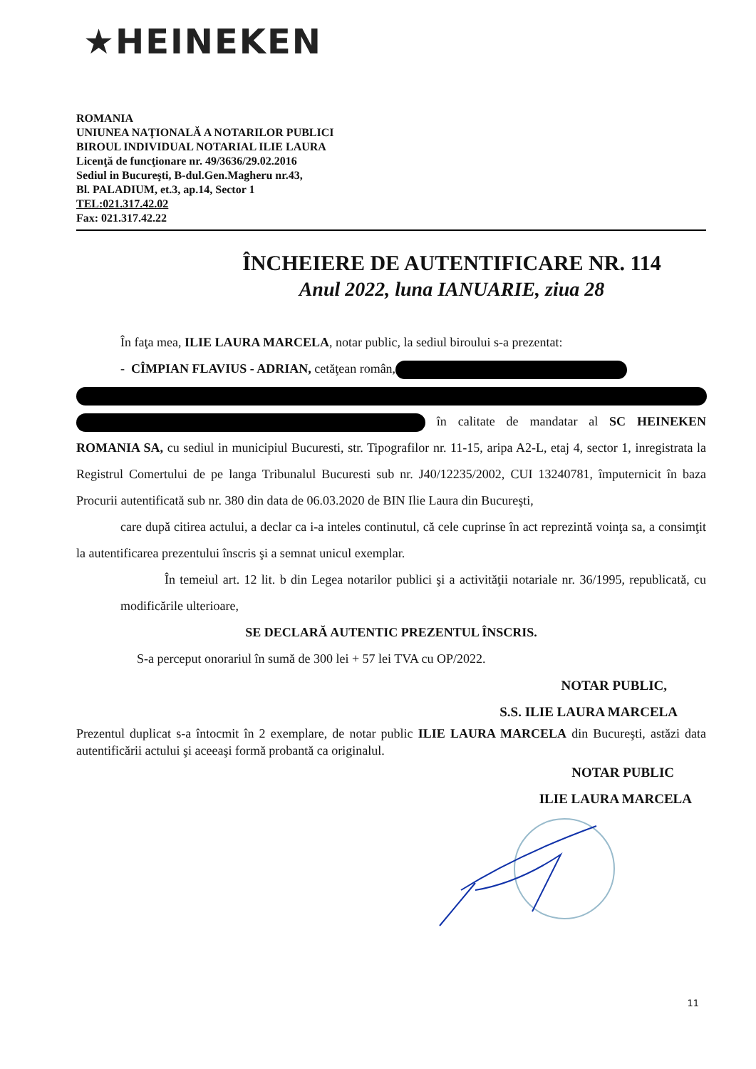★HEINEKEN
ROMANIA
UNIUNEA NAŢIONALĂ A NOTARILOR PUBLICI
BIROUL INDIVIDUAL NOTARIAL ILIE LAURA
Licenţă de funcţionare nr. 49/3636/29.02.2016
Sediul in Bucureşti, B-dul.Gen.Magheru nr.43,
Bl. PALADIUM, et.3, ap.14, Sector 1
TEL:021.317.42.02
Fax: 021.317.42.22
ÎNCHEIERE DE AUTENTIFICARE NR. 114
Anul 2022, luna IANUARIE, ziua 28
În faţa mea, ILIE LAURA MARCELA, notar public, la sediul biroului s-a prezentat:
- CÎMPIAN FLAVIUS - ADRIAN, cetăţean român,
în calitate de mandatar al SC HEINEKEN ROMANIA SA, cu sediul in municipiul Bucuresti, str. Tipografilor nr. 11-15, aripa A2-L, etaj 4, sector 1, inregistrata la Registrul Comertului de pe langa Tribunalul Bucuresti sub nr. J40/12235/2002, CUI 13240781, împuternicit în baza Procurii autentificată sub nr. 380 din data de 06.03.2020 de BIN Ilie Laura din Bucureşti,
care după citirea actului, a declar ca i-a inteles continutul, că cele cuprinse în act reprezintă voinţa sa, a consimţit la autentificarea prezentului înscris şi a semnat unicul exemplar.
În temeiul art. 12 lit. b din Legea notarilor publici şi a activităţii notariale nr. 36/1995, republicată, cu modificările ulterioare,
SE DECLARĂ AUTENTIC PREZENTUL ÎNSCRIS.
S-a perceput onorariul în sumă de 300 lei + 57 lei TVA cu OP/2022.
NOTAR PUBLIC,
S.S. ILIE LAURA MARCELA
Prezentul duplicat s-a întocmit în 2 exemplare, de notar public ILIE LAURA MARCELA din Bucureşti, astăzi data autentificării actului şi aceeaşi formă probantă ca originalul.
NOTAR PUBLIC
ILIE LAURA MARCELA
11